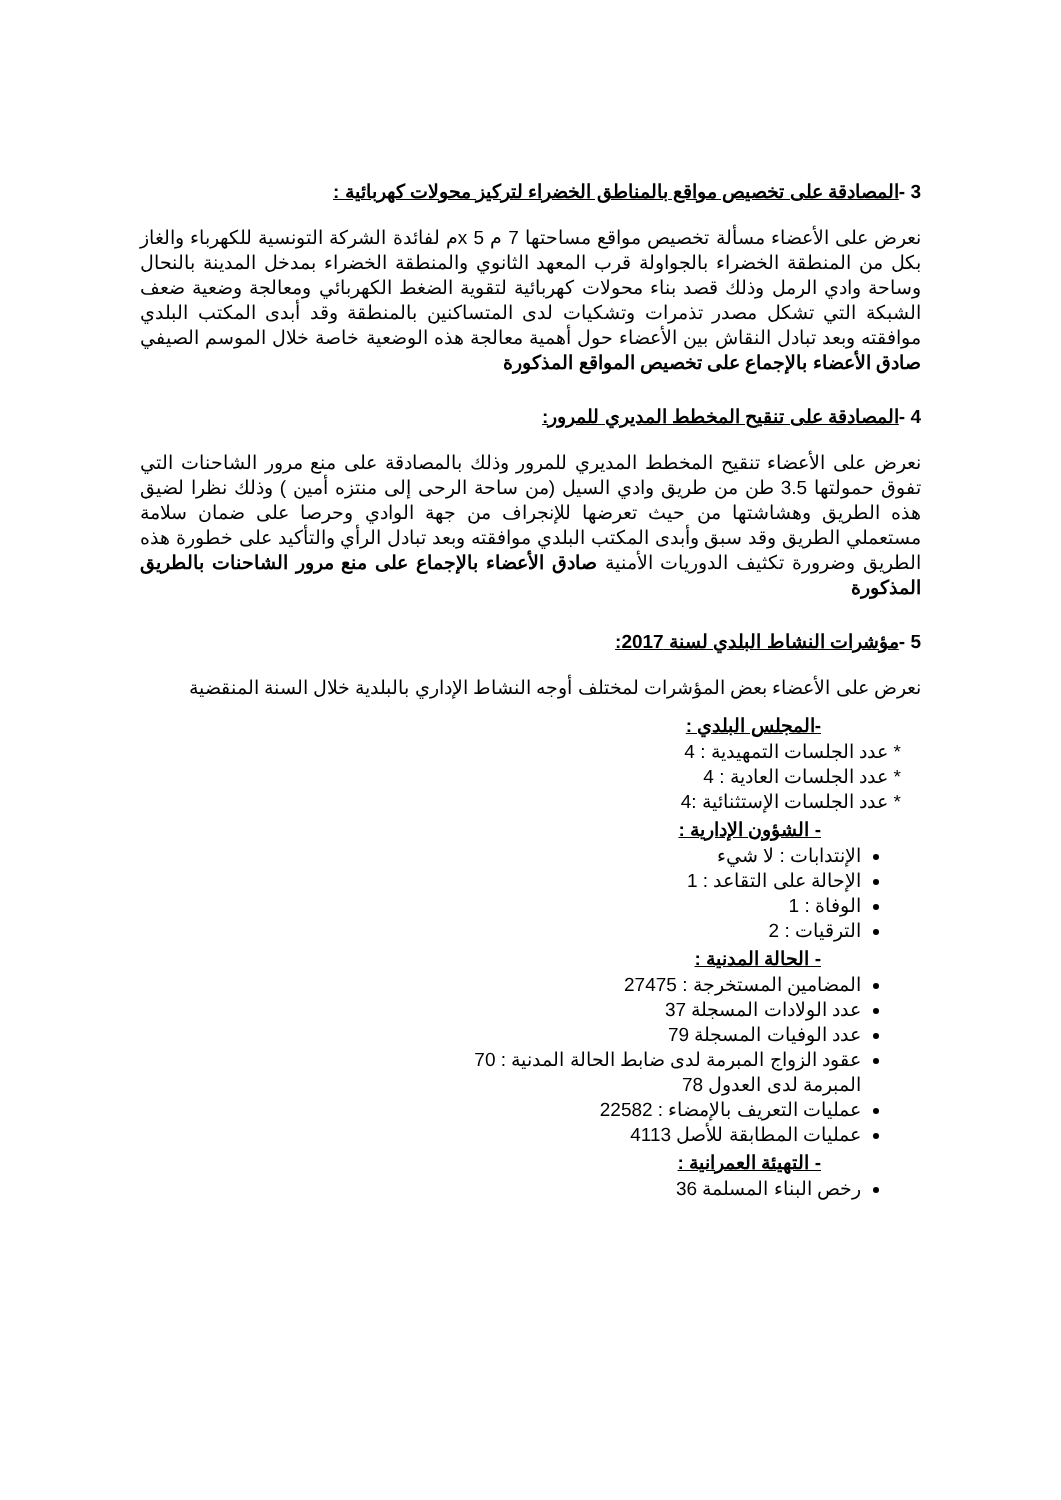3 -المصادقة على تخصيص مواقع بالمناطق الخضراء لتركيز محولات كهربائية :
نعرض على الأعضاء مسألة تخصيص مواقع مساحتها 7 م x 5م لفائدة الشركة التونسية للكهرباء والغاز بكل من المنطقة الخضراء بالجواولة قرب المعهد الثانوي والمنطقة الخضراء بمدخل المدينة بالنحال وساحة وادي الرمل وذلك قصد بناء محولات كهربائية لتقوية الضغط الكهربائي ومعالجة وضعية ضعف الشبكة التي تشكل مصدر تذمرات وتشكيات لدى المتساكنين بالمنطقة وقد أبدى المكتب البلدي موافقته وبعد تبادل النقاش بين الأعضاء حول أهمية معالجة هذه الوضعية خاصة خلال الموسم الصيفي صادق الأعضاء بالإجماع على تخصيص المواقع المذكورة
4 -المصادقة على تنقيح المخطط المديري للمرور:
نعرض على الأعضاء تنقيح المخطط المديري للمرور وذلك بالمصادقة على منع مرور الشاحنات التي تفوق حمولتها 3.5 طن من طريق وادي السيل (من ساحة الرحى إلى منتزه أمين ) وذلك نظرا لضيق هذه الطريق وهشاشتها من حيث تعرضها للإنجراف من جهة الوادي وحرصا على ضمان سلامة مستعملي الطريق وقد سبق وأبدى المكتب البلدي موافقته وبعد تبادل الرأي والتأكيد على خطورة هذه الطريق وضرورة تكثيف الدوريات الأمنية صادق الأعضاء بالإجماع على منع مرور الشاحنات بالطريق المذكورة
5 -مؤشرات النشاط البلدي لسنة 2017:
نعرض على الأعضاء بعض المؤشرات لمختلف أوجه النشاط الإداري بالبلدية خلال السنة المنقضية
-المجلس البلدي :
* عدد الجلسات التمهيدية : 4
* عدد الجلسات العادية : 4
* عدد الجلسات الإستثنائية :4
- الشؤون الإدارية :
الإنتدابات : لا شيء
الإحالة على التقاعد : 1
الوفاة : 1
الترقيات : 2
- الحالة المدنية :
المضامين المستخرجة : 27475
عدد الولادات المسجلة 37
عدد الوفيات المسجلة 79
عقود الزواج المبرمة لدى ضابط الحالة المدنية : 70
المبرمة لدى العدول 78
عمليات التعريف بالإمضاء : 22582
عمليات المطابقة للأصل 4113
- التهيئة العمرانية :
رخص البناء المسلمة 36